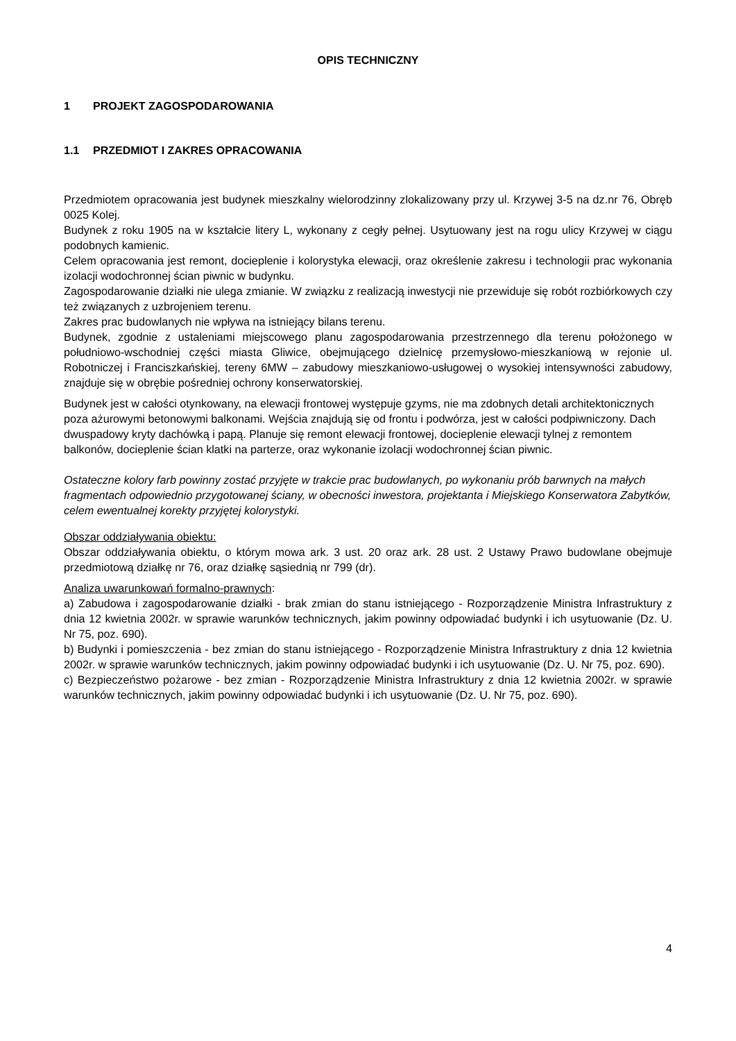OPIS TECHNICZNY
1 PROJEKT ZAGOSPODAROWANIA
1.1 PRZEDMIOT I ZAKRES OPRACOWANIA
Przedmiotem opracowania jest budynek mieszkalny wielorodzinny zlokalizowany przy ul. Krzywej 3-5 na dz.nr 76, Obręb 0025 Kolej.
Budynek z roku 1905 na w kształcie litery L, wykonany z cegły pełnej. Usytuowany jest na rogu ulicy Krzywej w ciągu podobnych kamienic.
Celem opracowania jest remont, docieplenie i kolorystyka elewacji, oraz określenie zakresu i technologii prac wykonania izolacji wodochronnej ścian piwnic w budynku.
Zagospodarowanie działki nie ulega zmianie. W związku z realizacją inwestycji nie przewiduje się robót rozbiórkowych czy też związanych z uzbrojeniem terenu.
Zakres prac budowlanych nie wpływa na istniejący bilans terenu.
Budynek, zgodnie z ustaleniami miejscowego planu zagospodarowania przestrzennego dla terenu położonego w południowo-wschodniej części miasta Gliwice, obejmującego dzielnicę przemysłowo-mieszkaniową w rejonie ul. Robotniczej i Franciszkańskiej, tereny 6MW – zabudowy mieszkaniowo-usługowej o wysokiej intensywności zabudowy, znajduje się w obrębie pośredniej ochrony konserwatorskiej.
Budynek jest w całości otynkowany, na elewacji frontowej występuje gzyms, nie ma zdobnych detali architektonicznych poza ażurowymi betonowymi balkonami. Wejścia znajdują się od frontu i podwórza, jest w całości podpiwniczony. Dach dwuspadowy kryty dachówką i papą. Planuje się remont elewacji frontowej, docieplenie elewacji tylnej z remontem balkonów, docieplenie ścian klatki na parterze, oraz wykonanie izolacji wodochronnej ścian piwnic.
Ostateczne kolory farb powinny zostać przyjęte w trakcie prac budowlanych, po wykonaniu prób barwnych na małych fragmentach odpowiednio przygotowanej ściany, w obecności inwestora, projektanta i Miejskiego Konserwatora Zabytków, celem ewentualnej korekty przyjętej kolorystyki.
Obszar oddziaływania obiektu:
Obszar oddziaływania obiektu, o którym mowa ark. 3 ust. 20 oraz ark. 28 ust. 2 Ustawy Prawo budowlane obejmuje przedmiotową działkę nr 76, oraz działkę sąsiednią nr 799 (dr).
Analiza uwarunkowań formalno-prawnych:
a) Zabudowa i zagospodarowanie działki - brak zmian do stanu istniejącego - Rozporządzenie Ministra Infrastruktury z dnia 12 kwietnia 2002r. w sprawie warunków technicznych, jakim powinny odpowiadać budynki i ich usytuowanie (Dz. U. Nr 75, poz. 690).
b) Budynki i pomieszczenia - bez zmian do stanu istniejącego - Rozporządzenie Ministra Infrastruktury z dnia 12 kwietnia 2002r. w sprawie warunków technicznych, jakim powinny odpowiadać budynki i ich usytuowanie (Dz. U. Nr 75, poz. 690).
c) Bezpieczeństwo pożarowe - bez zmian - Rozporządzenie Ministra Infrastruktury z dnia 12 kwietnia 2002r. w sprawie warunków technicznych, jakim powinny odpowiadać budynki i ich usytuowanie (Dz. U. Nr 75, poz. 690).
4